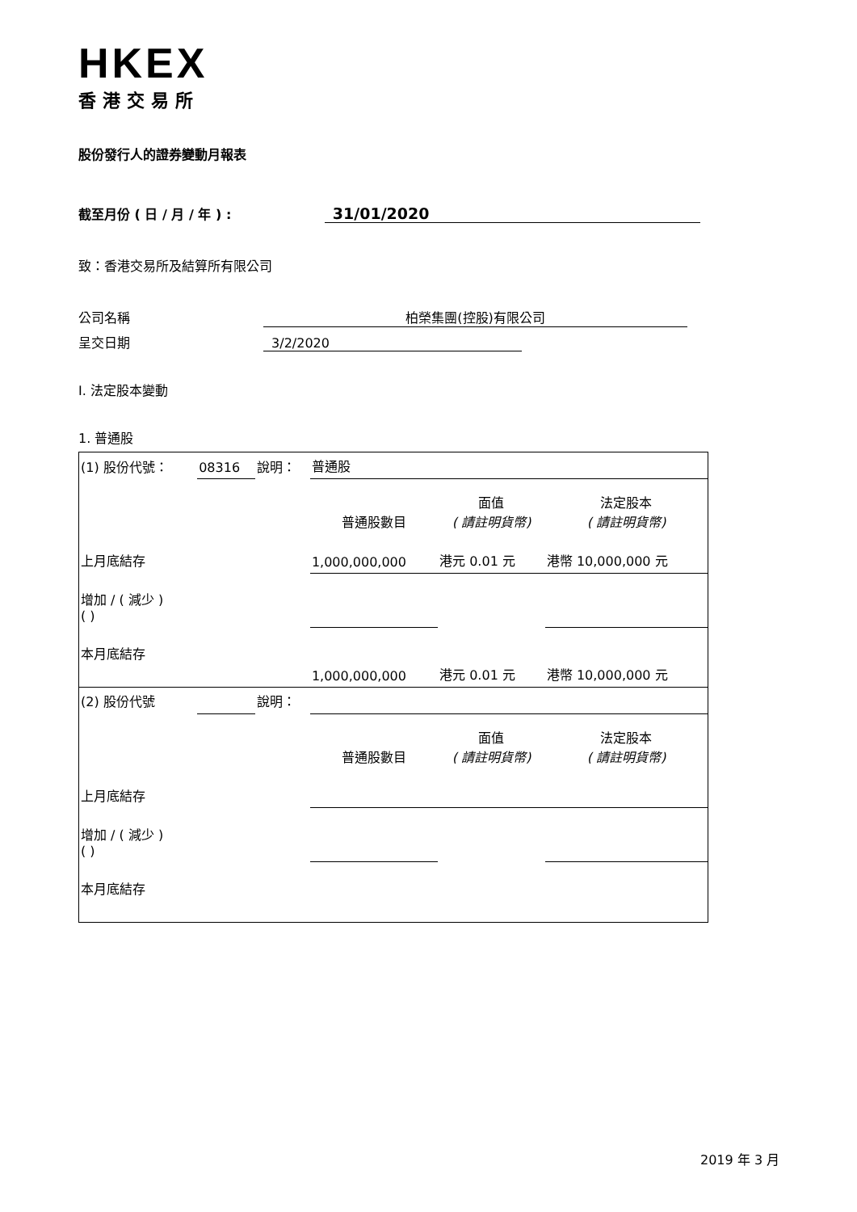HKEX
香港交易所
股份發行人的證券變動月報表
截至月份 ( 日 / 月 / 年 ) : 31/01/2020
致：香港交易所及結算所有限公司
公司名稱 柏榮集團(控股)有限公司
呈交日期 3/2/2020
I. 法定股本變動
1. 普通股
| (1) 股份代號： | 08316 | 說明： | 普通股 | | |
| | | | 普通股數目 | 面值 ( 請註明貨幣) | 法定股本 ( 請註明貨幣) |
| 上月底結存 | | | 1,000,000,000 | 港元 0.01 元 | 港幣 10,000,000 元 |
| 增加 / ( 減少 ) ( ) | | | | | |
| 本月底結存 | | | 1,000,000,000 | 港元 0.01 元 | 港幣 10,000,000 元 |
| (2) 股份代號 | | 說明： | | | |
| | | | 普通股數目 | 面值 ( 請註明貨幣) | 法定股本 ( 請註明貨幣) |
| 上月底結存 | | | | | |
| 增加 / ( 減少 ) ( ) | | | | | |
| 本月底結存 | | | | | |
2019 年 3 月